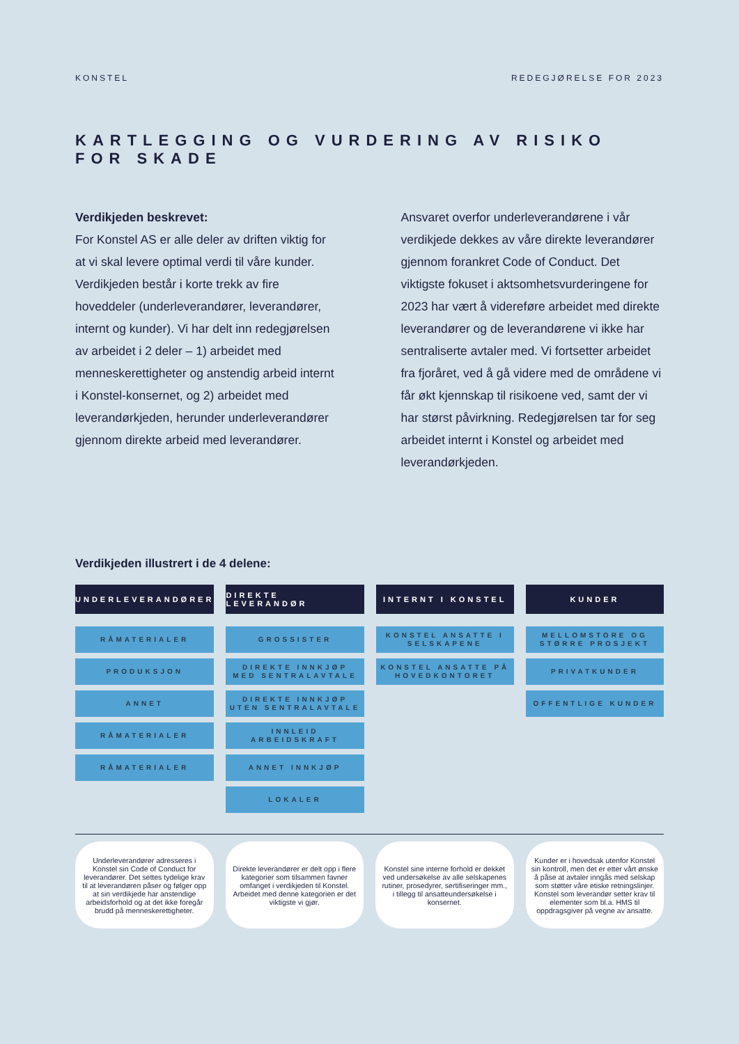KONSTEL REDEGJØRELSE FOR 2023
KARTLEGGING OG VURDERING AV RISIKO FOR SKADE
Verdikjeden beskrevet:
For Konstel AS er alle deler av driften viktig for at vi skal levere optimal verdi til våre kunder. Verdikjeden består i korte trekk av fire hoveddeler (underleverandører, leverandører, internt og kunder). Vi har delt inn redegjørelsen av arbeidet i 2 deler – 1) arbeidet med menneskerettigheter og anstendig arbeid internt i Konstel-konsernet, og 2) arbeidet med leverandørkjeden, herunder underleverandører gjennom direkte arbeid med leverandører.
Ansvaret overfor underleverandørene i vår verdikjede dekkes av våre direkte leverandører gjennom forankret Code of Conduct. Det viktigste fokuset i aktsomhetsvurderingene for 2023 har vært å videreføre arbeidet med direkte leverandører og de leverandørene vi ikke har sentraliserte avtaler med. Vi fortsetter arbeidet fra fjoråret, ved å gå videre med de områdene vi får økt kjennskap til risikoene ved, samt der vi har størst påvirkning. Redegjørelsen tar for seg arbeidet internt i Konstel og arbeidet med leverandørkjeden.
Verdikjeden illustrert i de 4 delene:
UNDERLEVERANDØRER
RÅMATERIALER
PRODUKSJON
ANNET
RÅMATERIALER
RÅMATERIALER
DIREKTE LEVERANDØR
GROSSISTER
DIREKTE INNKJØP
MED SENTRALAVTALE
DIREKTE INNKJØP
UTEN SENTRALAVTALE
INNLEID
ARBEIDSKRAFT
ANNET INNKJØP
LOKALER
INTERNT I KONSTEL
KONSTEL ANSATTE I
SELSKAPENE
KONSTEL ANSATTE PÅ
HOVEDKONTORET
KUNDER
MELLOMSTORE OG
STØRRE PROSJEKT
PRIVATKUNDER
OFFENTLIGE KUNDER
Underleverandører adresseres i Konstel sin Code of Conduct for leverandører. Det settes tydelige krav til at leverandøren påser og følger opp at sin verdikjede har anstendige arbeidsforhold og at det ikke foregår brudd på menneskerettigheter.
Direkte leverandører er delt opp i flere kategorier som tilsammen favner omfanget i verdikjeden til Konstel. Arbeidet med denne kategorien er det viktigste vi gjør.
Konstel sine interne forhold er dekket ved undersøkelse av alle selskapenes rutiner, prosedyrer, sertifiseringer mm., i tillegg til ansatteundersøkelse i konsernet.
Kunder er i hovedsak utenfor Konstel sin kontroll, men det er etter vårt ønske å påse at avtaler inngås med selskap som støtter våre etiske retningslinjer. Konstel som leverandør setter krav til elementer som bl.a. HMS til oppdragsgiver på vegne av ansatte.